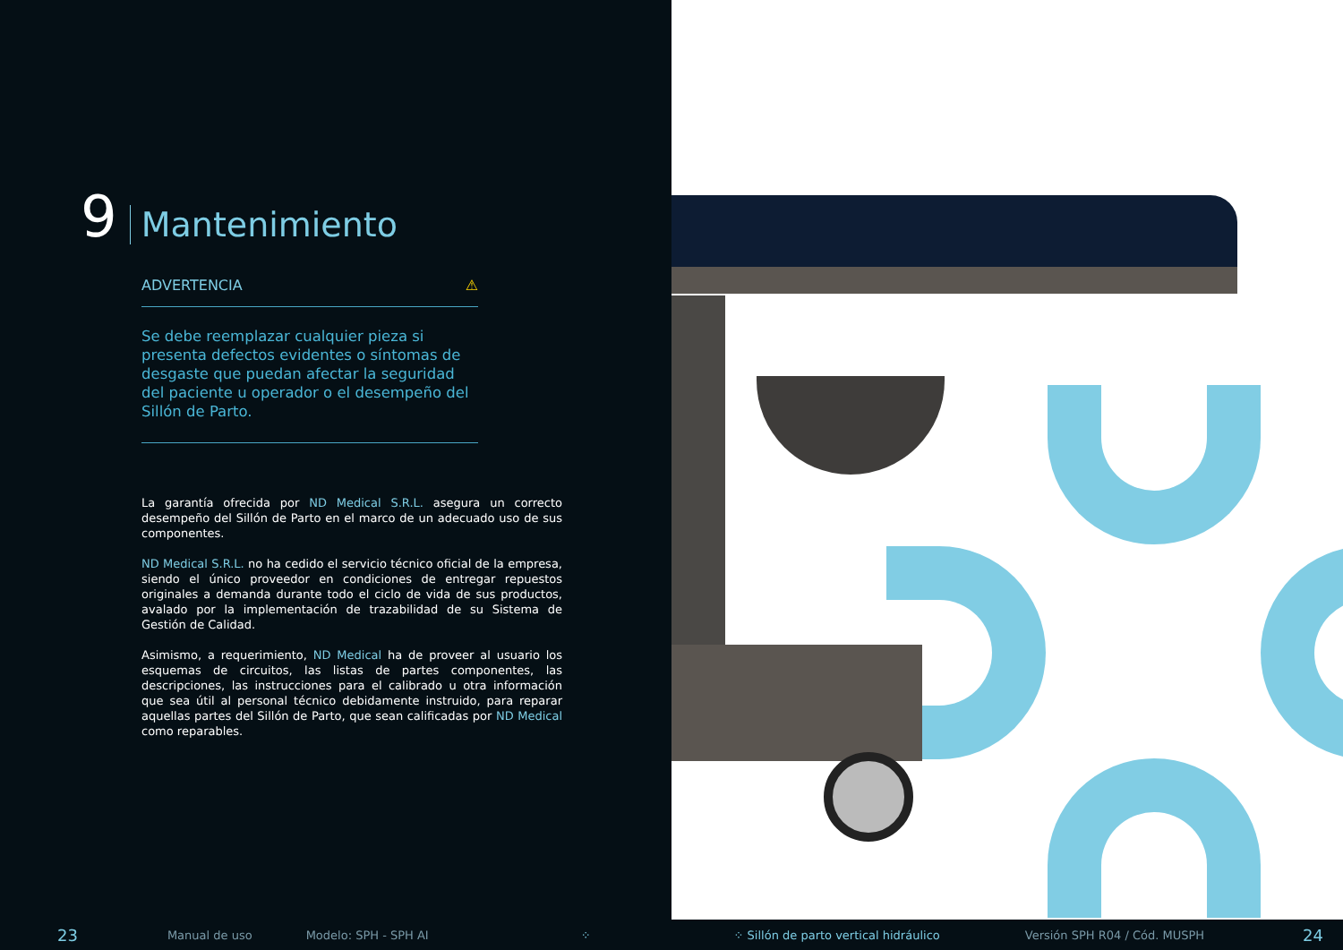9 Mantenimiento
ADVERTENCIA ⚠
Se debe reemplazar cualquier pieza si presenta defectos evidentes o síntomas de desgaste que puedan afectar la seguridad del paciente u operador o el desempeño del Sillón de Parto.
La garantía ofrecida por ND Medical S.R.L. asegura un correcto desempeño del Sillón de Parto en el marco de un adecuado uso de sus componentes.
ND Medical S.R.L. no ha cedido el servicio técnico oficial de la empresa, siendo el único proveedor en condiciones de entregar repuestos originales a demanda durante todo el ciclo de vida de sus productos, avalado por la implementación de trazabilidad de su Sistema de Gestión de Calidad.
Asimismo, a requerimiento, ND Medical ha de proveer al usuario los esquemas de circuitos, las listas de partes componentes, las descripciones, las instrucciones para el calibrado u otra información que sea útil al personal técnico debidamente instruido, para reparar aquellas partes del Sillón de Parto, que sean calificadas por ND Medical como reparables.
23 Manual de uso Modelo: SPH - SPH AI ⁘ ⁘ Sillón de parto vertical hidráulico Versión SPH R04 / Cód. MUSPH 24